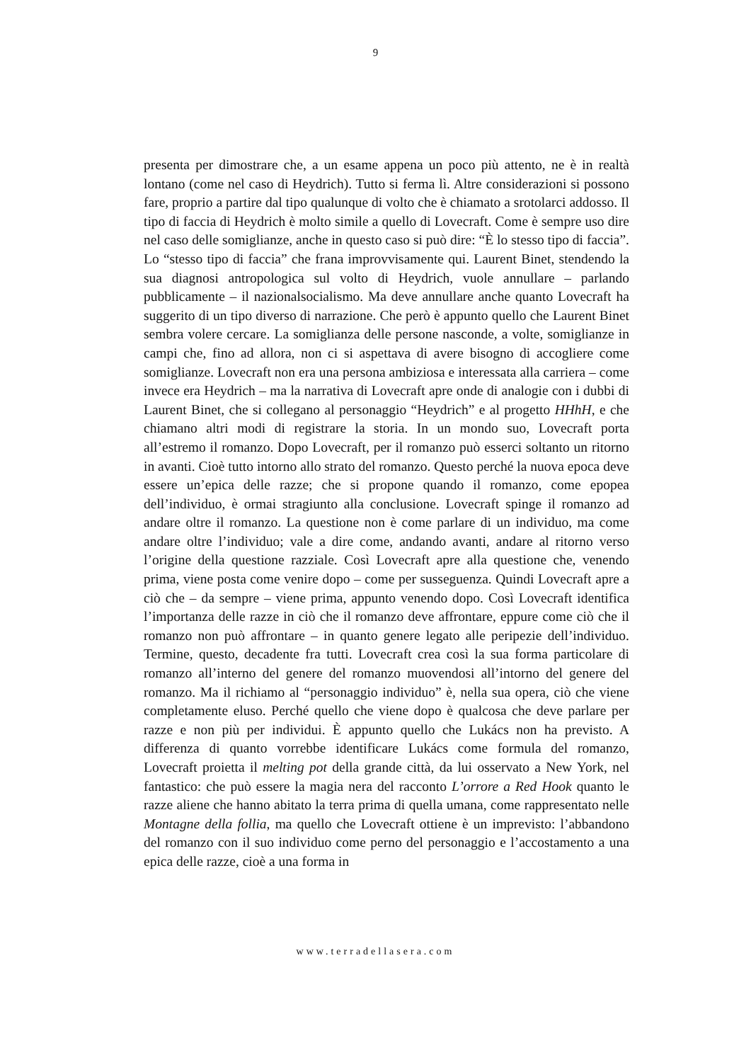9
presenta per dimostrare che, a un esame appena un poco più attento, ne è in realtà lontano (come nel caso di Heydrich). Tutto si ferma lì. Altre considerazioni si possono fare, proprio a partire dal tipo qualunque di volto che è chiamato a srotolarci addosso. Il tipo di faccia di Heydrich è molto simile a quello di Lovecraft. Come è sempre uso dire nel caso delle somiglianze, anche in questo caso si può dire: “È lo stesso tipo di faccia”. Lo “stesso tipo di faccia” che frana improvvisamente qui. Laurent Binet, stendendo la sua diagnosi antropologica sul volto di Heydrich, vuole annullare – parlando pubblicamente – il nazionalsocialismo. Ma deve annullare anche quanto Lovecraft ha suggerito di un tipo diverso di narrazione. Che però è appunto quello che Laurent Binet sembra volere cercare. La somiglianza delle persone nasconde, a volte, somiglianze in campi che, fino ad allora, non ci si aspettava di avere bisogno di accogliere come somiglianze. Lovecraft non era una persona ambiziosa e interessata alla carriera – come invece era Heydrich – ma la narrativa di Lovecraft apre onde di analogie con i dubbi di Laurent Binet, che si collegano al personaggio “Heydrich” e al progetto HHhH, e che chiamano altri modi di registrare la storia. In un mondo suo, Lovecraft porta all’estremo il romanzo. Dopo Lovecraft, per il romanzo può esserci soltanto un ritorno in avanti. Cioè tutto intorno allo strato del romanzo. Questo perché la nuova epoca deve essere un’epica delle razze; che si propone quando il romanzo, come epopea dell’individuo, è ormai stragiunto alla conclusione. Lovecraft spinge il romanzo ad andare oltre il romanzo. La questione non è come parlare di un individuo, ma come andare oltre l’individuo; vale a dire come, andando avanti, andare al ritorno verso l’origine della questione razziale. Così Lovecraft apre alla questione che, venendo prima, viene posta come venire dopo – come per susseguenza. Quindi Lovecraft apre a ciò che – da sempre – viene prima, appunto venendo dopo. Così Lovecraft identifica l’importanza delle razze in ciò che il romanzo deve affrontare, eppure come ciò che il romanzo non può affrontare – in quanto genere legato alle peripezie dell’individuo. Termine, questo, decadente fra tutti. Lovecraft crea così la sua forma particolare di romanzo all’interno del genere del romanzo muovendosi all’intorno del genere del romanzo. Ma il richiamo al “personaggio individuo” è, nella sua opera, ciò che viene completamente eluso. Perché quello che viene dopo è qualcosa che deve parlare per razze e non più per individui. È appunto quello che Lukács non ha previsto. A differenza di quanto vorrebbe identificare Lukács come formula del romanzo, Lovecraft proietta il melting pot della grande città, da lui osservato a New York, nel fantastico: che può essere la magia nera del racconto L’orrore a Red Hook quanto le razze aliene che hanno abitato la terra prima di quella umana, come rappresentato nelle Montagne della follia, ma quello che Lovecraft ottiene è un imprevisto: l’abbandono del romanzo con il suo individuo come perno del personaggio e l’accostamento a una epica delle razze, cioè a una forma in
www.terradellasera.com